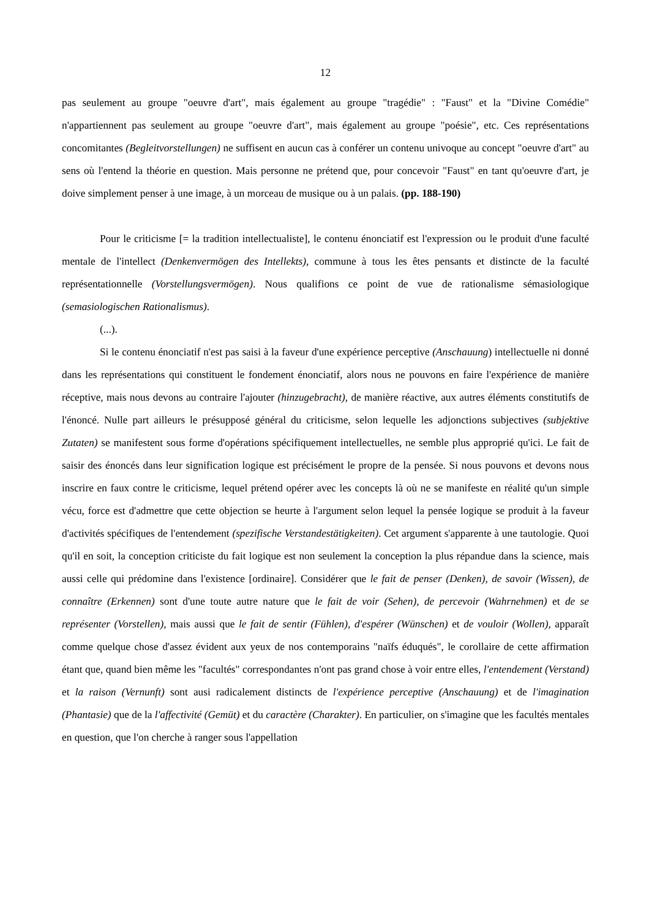12
pas seulement au groupe "oeuvre d'art", mais également au groupe "tragédie" : "Faust" et la "Divine Comédie" n'appartiennent pas seulement au groupe "oeuvre d'art", mais également au groupe "poésie", etc. Ces représentations concomitantes (Begleitvorstellungen) ne suffisent en aucun cas à conférer un contenu univoque au concept "oeuvre d'art" au sens où l'entend la théorie en question. Mais personne ne prétend que, pour concevoir "Faust" en tant qu'oeuvre d'art, je doive simplement penser à une image, à un morceau de musique ou à un palais. (pp. 188-190)
Pour le criticisme [= la tradition intellectualiste], le contenu énonciatif est l'expression ou le produit d'une faculté mentale de l'intellect (Denkenvermögen des Intellekts), commune à tous les êtes pensants et distincte de la faculté représentationnelle (Vorstellungsvermögen). Nous qualifions ce point de vue de rationalisme sémasiologique (semasiologischen Rationalismus).
(...).
Si le contenu énonciatif n'est pas saisi à la faveur d'une expérience perceptive (Anschauung) intellectuelle ni donné dans les représentations qui constituent le fondement énonciatif, alors nous ne pouvons en faire l'expérience de manière réceptive, mais nous devons au contraire l'ajouter (hinzugebracht), de manière réactive, aux autres éléments constitutifs de l'énoncé. Nulle part ailleurs le présupposé général du criticisme, selon lequelle les adjonctions subjectives (subjektive Zutaten) se manifestent sous forme d'opérations spécifiquement intellectuelles, ne semble plus approprié qu'ici. Le fait de saisir des énoncés dans leur signification logique est précisément le propre de la pensée. Si nous pouvons et devons nous inscrire en faux contre le criticisme, lequel prétend opérer avec les concepts là où ne se manifeste en réalité qu'un simple vécu, force est d'admettre que cette objection se heurte à l'argument selon lequel la pensée logique se produit à la faveur d'activités spécifiques de l'entendement (spezifische Verstandestätigkeiten). Cet argument s'apparente à une tautologie. Quoi qu'il en soit, la conception criticiste du fait logique est non seulement la conception la plus répandue dans la science, mais aussi celle qui prédomine dans l'existence [ordinaire]. Considérer que le fait de penser (Denken), de savoir (Wissen), de connaître (Erkennen) sont d'une toute autre nature que le fait de voir (Sehen), de percevoir (Wahrnehmen) et de se représenter (Vorstellen), mais aussi que le fait de sentir (Fühlen), d'espérer (Wünschen) et de vouloir (Wollen), apparaît comme quelque chose d'assez évident aux yeux de nos contemporains "naïfs éduqués", le corollaire de cette affirmation étant que, quand bien même les "facultés" correspondantes n'ont pas grand chose à voir entre elles, l'entendement (Verstand) et la raison (Vernunft) sont ausi radicalement distincts de l'expérience perceptive (Anschauung) et de l'imagination (Phantasie) que de la l'affectivité (Gemüt) et du caractère (Charakter). En particulier, on s'imagine que les facultés mentales en question, que l'on cherche à ranger sous l'appellation